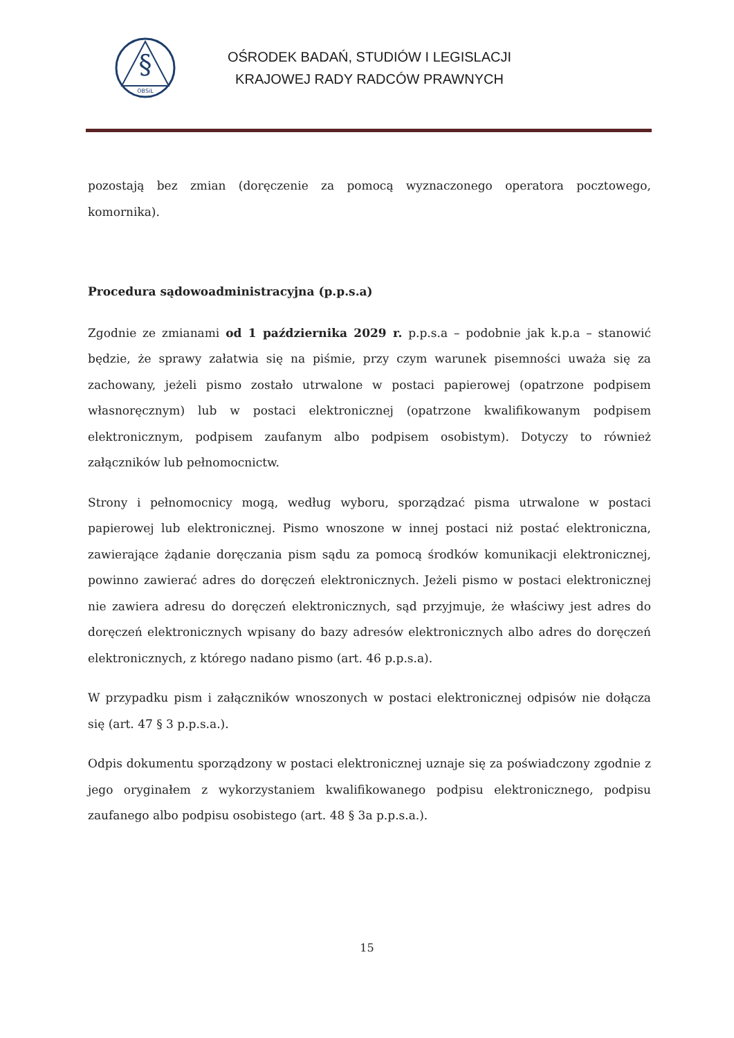§
OBSiL
OŚRODEK BADAŃ, STUDIÓW I LEGISLACJI
KRAJOWEJ RADY RADCÓW PRAWNYCH
pozostają bez zmian (doręczenie za pomocą wyznaczonego operatora pocztowego, komornika).
Procedura sądowoadministracyjna (p.p.s.a)
Zgodnie ze zmianami od 1 października 2029 r. p.p.s.a – podobnie jak k.p.a – stanowić będzie, że sprawy załatwia się na piśmie, przy czym warunek pisemności uważa się za zachowany, jeżeli pismo zostało utrwalone w postaci papierowej (opatrzone podpisem własnoręcznym) lub w postaci elektronicznej (opatrzone kwalifikowanym podpisem elektronicznym, podpisem zaufanym albo podpisem osobistym). Dotyczy to również załączników lub pełnomocnictw.
Strony i pełnomocnicy mogą, według wyboru, sporządzać pisma utrwalone w postaci papierowej lub elektronicznej. Pismo wnoszone w innej postaci niż postać elektroniczna, zawierające żądanie doręczania pism sądu za pomocą środków komunikacji elektronicznej, powinno zawierać adres do doręczeń elektronicznych. Jeżeli pismo w postaci elektronicznej nie zawiera adresu do doręczeń elektronicznych, sąd przyjmuje, że właściwy jest adres do doręczeń elektronicznych wpisany do bazy adresów elektronicznych albo adres do doręczeń elektronicznych, z którego nadano pismo (art. 46 p.p.s.a).
W przypadku pism i załączników wnoszonych w postaci elektronicznej odpisów nie dołącza się (art. 47 § 3 p.p.s.a.).
Odpis dokumentu sporządzony w postaci elektronicznej uznaje się za poświadczony zgodnie z jego oryginałem z wykorzystaniem kwalifikowanego podpisu elektronicznego, podpisu zaufanego albo podpisu osobistego (art. 48 § 3a p.p.s.a.).
15